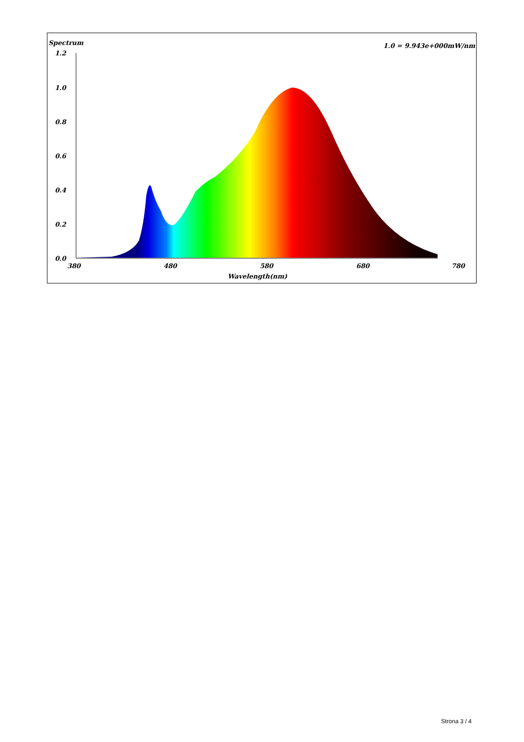Spectrum 1.0 = 9.943e+000mW/nm
1.2
1.0
0.8
0.6
0.4
0.2
0.0
380
480
580
680
780
Wavelength(nm)
Strona 3 / 4